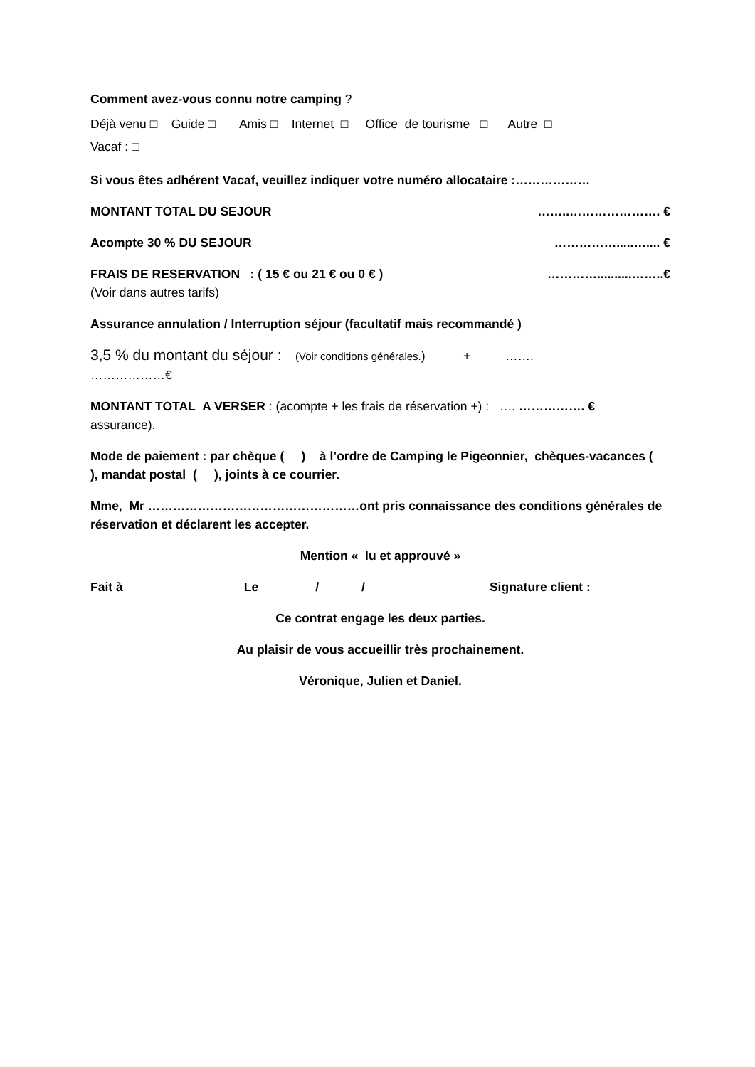Comment avez-vous connu notre camping ?
Déjà venu □ Guide □ Amis □ Internet □ Office de tourisme □ Autre □
Vacaf : □
Si vous êtes adhérent Vacaf, veuillez indiquer votre numéro allocataire :………………
MONTANT TOTAL DU SEJOUR ……..…………………. €
Acompte 30 % DU SEJOUR …………….....….... €
FRAIS DE RESERVATION : ( 15 € ou 21 € ou 0 € ) …………..........……..€
(Voir dans autres tarifs)
Assurance annulation / Interruption séjour (facultatif mais recommandé )
3,5 % du montant du séjour : (Voir conditions générales.) + …….
………………€
MONTANT TOTAL A VERSER : (acompte + les frais de réservation +) : …. ……………. €
assurance).
Mode de paiement : par chèque ( ) à l’ordre de Camping le Pigeonnier, chèques-vacances ( ), mandat postal ( ), joints à ce courrier.
Mme, Mr ……………………………………………ont pris connaissance des conditions générales de réservation et déclarent les accepter.
Mention « lu et approuvé »
Fait à Le / / Signature client :
Ce contrat engage les deux parties.
Au plaisir de vous accueillir très prochainement.
Véronique, Julien et Daniel.